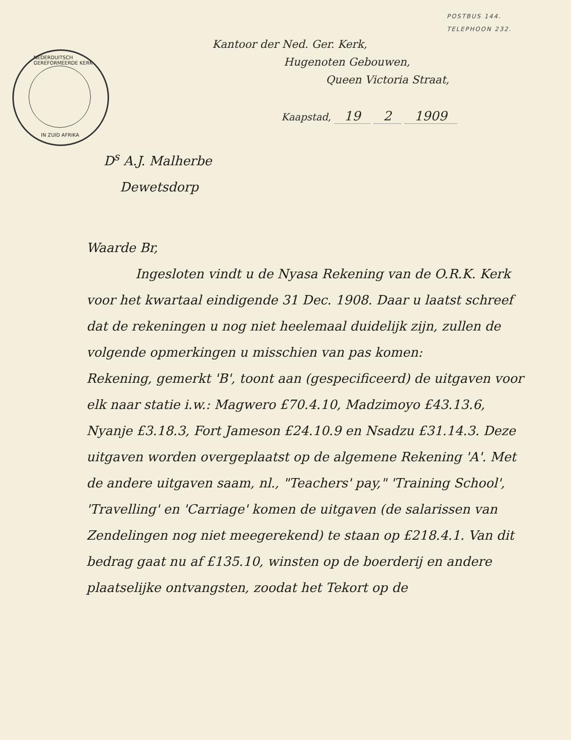POSTBUS 144.
TELEPHOON 232.
NEDERDUITSCH GEREFORMEERDE KERK
IN ZUID AFRIKA
Kantoor der Ned. Ger. Kerk,
Hugenoten Gebouwen,
Queen Victoria Straat,
Kaapstad, 19 2 1909
D<sup>s</sup> A.J. Malherbe
Dewetsdorp
Waarde Br,
Ingesloten vindt u de Nyasa Rekening van de O.R.K. Kerk voor het kwartaal eindigende 31 Dec. 1908. Daar u laatst schreef dat de rekeningen u nog niet heelemaal duidelijk zijn, zullen de volgende opmerkingen u misschien van pas komen:
Rekening, gemerkt 'B', toont aan (gespecificeerd) de uitgaven voor elk naar statie i.w.: Magwero £70.4.10, Madzimoyo £43.13.6, Nyanje £3.18.3, Fort Jameson £24.10.9 en Nsadzu £31.14.3. Deze uitgaven worden overgeplaatst op de algemene Rekening 'A'. Met de andere uitgaven saam, nl., "Teachers' pay," 'Training School', 'Travelling' en 'Carriage' komen de uitgaven (de salarissen van Zendelingen nog niet meegerekend) te staan op £218.4.1. Van dit bedrag gaat nu af £135.10, winsten op de boerderij en andere plaatselijke ontvangsten, zoodat het Tekort op de